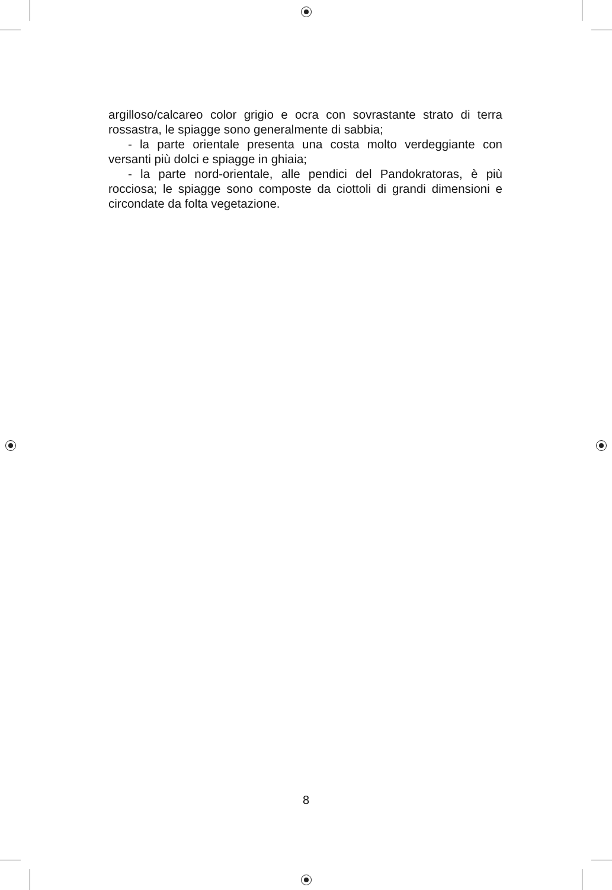argilloso/calcareo color grigio e ocra con sovrastante strato di terra rossastra, le spiagge sono generalmente di sabbia;
- la parte orientale presenta una costa molto verdeggiante con versanti più dolci e spiagge in ghiaia;
- la parte nord-orientale, alle pendici del Pandokratoras, è più rocciosa; le spiagge sono composte da ciottoli di grandi dimensioni e circondate da folta vegetazione.
8